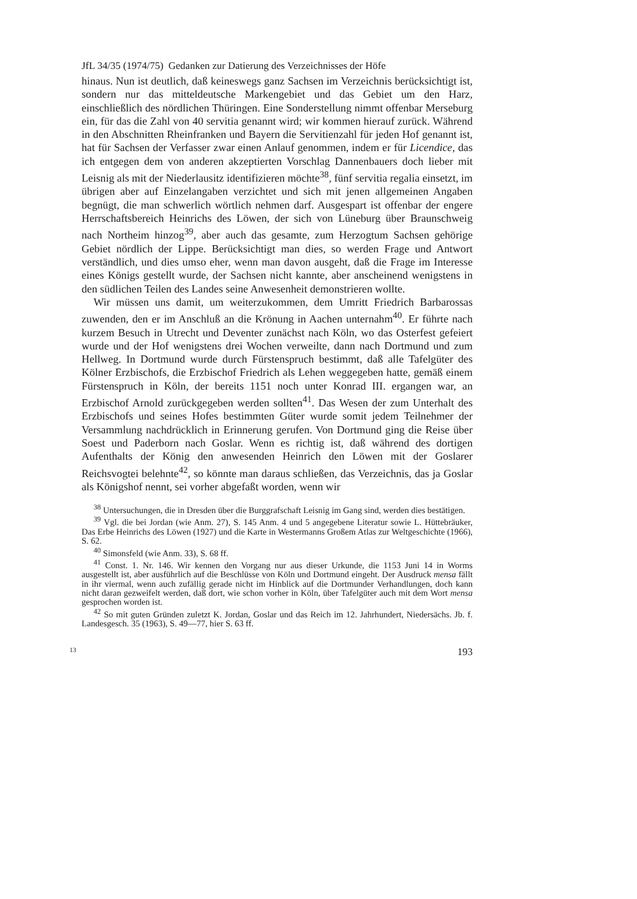JfL 34/35 (1974/75) Gedanken zur Datierung des Verzeichnisses der Höfe
hinaus. Nun ist deutlich, daß keineswegs ganz Sachsen im Verzeichnis berücksichtigt ist, sondern nur das mitteldeutsche Markengebiet und das Gebiet um den Harz, einschließlich des nördlichen Thüringen. Eine Sonderstellung nimmt offenbar Merseburg ein, für das die Zahl von 40 servitia genannt wird; wir kommen hierauf zurück. Während in den Abschnitten Rheinfranken und Bayern die Servitienzahl für jeden Hof genannt ist, hat für Sachsen der Verfasser zwar einen Anlauf genommen, indem er für Licendice, das ich entgegen dem von anderen akzeptierten Vorschlag Dannenbauers doch lieber mit Leisnig als mit der Niederlausitz identifizieren möchte<sup>38</sup>, fünf servitia regalia einsetzt, im übrigen aber auf Einzelangaben verzichtet und sich mit jenen allgemeinen Angaben begnügt, die man schwerlich wörtlich nehmen darf. Ausgespart ist offenbar der engere Herrschaftsbereich Heinrichs des Löwen, der sich von Lüneburg über Braunschweig nach Northeim hinzog<sup>39</sup>, aber auch das gesamte, zum Herzogtum Sachsen gehörige Gebiet nördlich der Lippe. Berücksichtigt man dies, so werden Frage und Antwort verständlich, und dies umso eher, wenn man davon ausgeht, daß die Frage im Interesse eines Königs gestellt wurde, der Sachsen nicht kannte, aber anscheinend wenigstens in den südlichen Teilen des Landes seine Anwesenheit demonstrieren wollte.
Wir müssen uns damit, um weiterzukommen, dem Umritt Friedrich Barbarossas zuwenden, den er im Anschluß an die Krönung in Aachen unternahm<sup>40</sup>. Er führte nach kurzem Besuch in Utrecht und Deventer zunächst nach Köln, wo das Osterfest gefeiert wurde und der Hof wenigstens drei Wochen verweilte, dann nach Dortmund und zum Hellweg. In Dortmund wurde durch Fürstenspruch bestimmt, daß alle Tafelgüter des Kölner Erzbischofs, die Erzbischof Friedrich als Lehen weggegeben hatte, gemäß einem Fürstenspruch in Köln, der bereits 1151 noch unter Konrad III. ergangen war, an Erzbischof Arnold zurückgegeben werden sollten<sup>41</sup>. Das Wesen der zum Unterhalt des Erzbischofs und seines Hofes bestimmten Güter wurde somit jedem Teilnehmer der Versammlung nachdrücklich in Erinnerung gerufen. Von Dortmund ging die Reise über Soest und Paderborn nach Goslar. Wenn es richtig ist, daß während des dortigen Aufenthalts der König den anwesenden Heinrich den Löwen mit der Goslarer Reichsvogtei belehnte<sup>42</sup>, so könnte man daraus schließen, das Verzeichnis, das ja Goslar als Königshof nennt, sei vorher abgefaßt worden, wenn wir
<sup>38</sup> Untersuchungen, die in Dresden über die Burggrafschaft Leisnig im Gang sind, werden dies bestätigen.
<sup>39</sup> Vgl. die bei Jordan (wie Anm. 27), S. 145 Anm. 4 und 5 angegebene Literatur sowie L. Hüttebräuker, Das Erbe Heinrichs des Löwen (1927) und die Karte in Westermanns Großem Atlas zur Weltgeschichte (1966), S. 62.
<sup>40</sup> Simonsfeld (wie Anm. 33), S. 68 ff.
<sup>41</sup> Const. 1. Nr. 146. Wir kennen den Vorgang nur aus dieser Urkunde, die 1153 Juni 14 in Worms ausgestellt ist, aber ausführlich auf die Beschlüsse von Köln und Dortmund eingeht. Der Ausdruck mensa fällt in ihr viermal, wenn auch zufällig gerade nicht im Hinblick auf die Dortmunder Verhandlungen, doch kann nicht daran gezweifelt werden, daß dort, wie schon vorher in Köln, über Tafelgüter auch mit dem Wort mensa gesprochen worden ist.
<sup>42</sup> So mit guten Gründen zuletzt K. Jordan, Goslar und das Reich im 12. Jahrhundert, Niedersächs. Jb. f. Landesgesch. 35 (1963), S. 49—77, hier S. 63 ff.
13 193